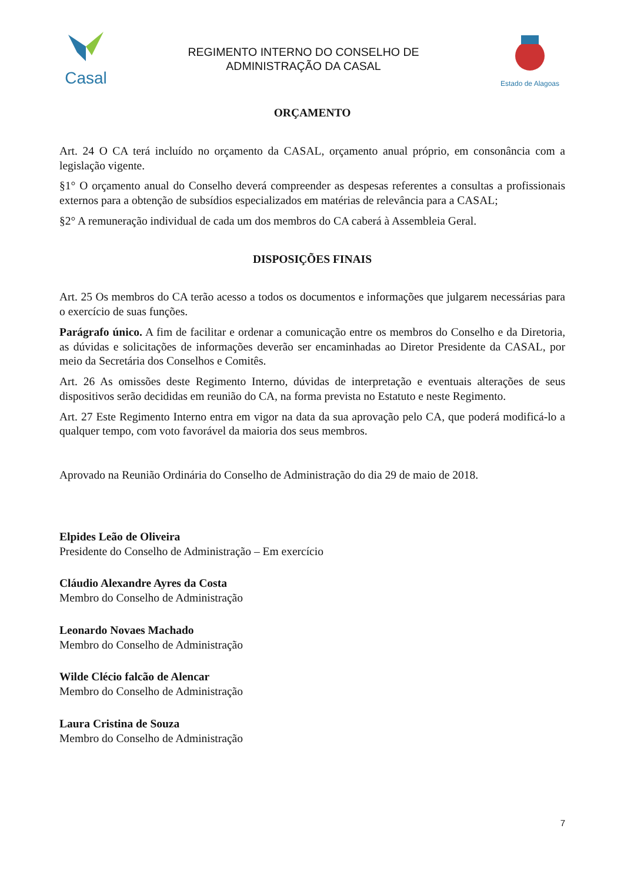Casal
REGIMENTO INTERNO DO CONSELHO DE
ADMINISTRAÇÃO DA CASAL
Estado de Alagoas
ORÇAMENTO
Art. 24 O CA terá incluído no orçamento da CASAL, orçamento anual próprio, em consonância com a legislação vigente.
§1° O orçamento anual do Conselho deverá compreender as despesas referentes a consultas a profissionais externos para a obtenção de subsídios especializados em matérias de relevância para a CASAL;
§2° A remuneração individual de cada um dos membros do CA caberá à Assembleia Geral.
DISPOSIÇÕES FINAIS
Art. 25 Os membros do CA terão acesso a todos os documentos e informações que julgarem necessárias para o exercício de suas funções.
Parágrafo único. A fim de facilitar e ordenar a comunicação entre os membros do Conselho e da Diretoria, as dúvidas e solicitações de informações deverão ser encaminhadas ao Diretor Presidente da CASAL, por meio da Secretária dos Conselhos e Comitês.
Art. 26 As omissões deste Regimento Interno, dúvidas de interpretação e eventuais alterações de seus dispositivos serão decididas em reunião do CA, na forma prevista no Estatuto e neste Regimento.
Art. 27 Este Regimento Interno entra em vigor na data da sua aprovação pelo CA, que poderá modificá-lo a qualquer tempo, com voto favorável da maioria dos seus membros.
Aprovado na Reunião Ordinária do Conselho de Administração do dia 29 de maio de 2018.
Elpides Leão de Oliveira
Presidente do Conselho de Administração – Em exercício
Cláudio Alexandre Ayres da Costa
Membro do Conselho de Administração
Leonardo Novaes Machado
Membro do Conselho de Administração
Wilde Clécio falcão de Alencar
Membro do Conselho de Administração
Laura Cristina de Souza
Membro do Conselho de Administração
7